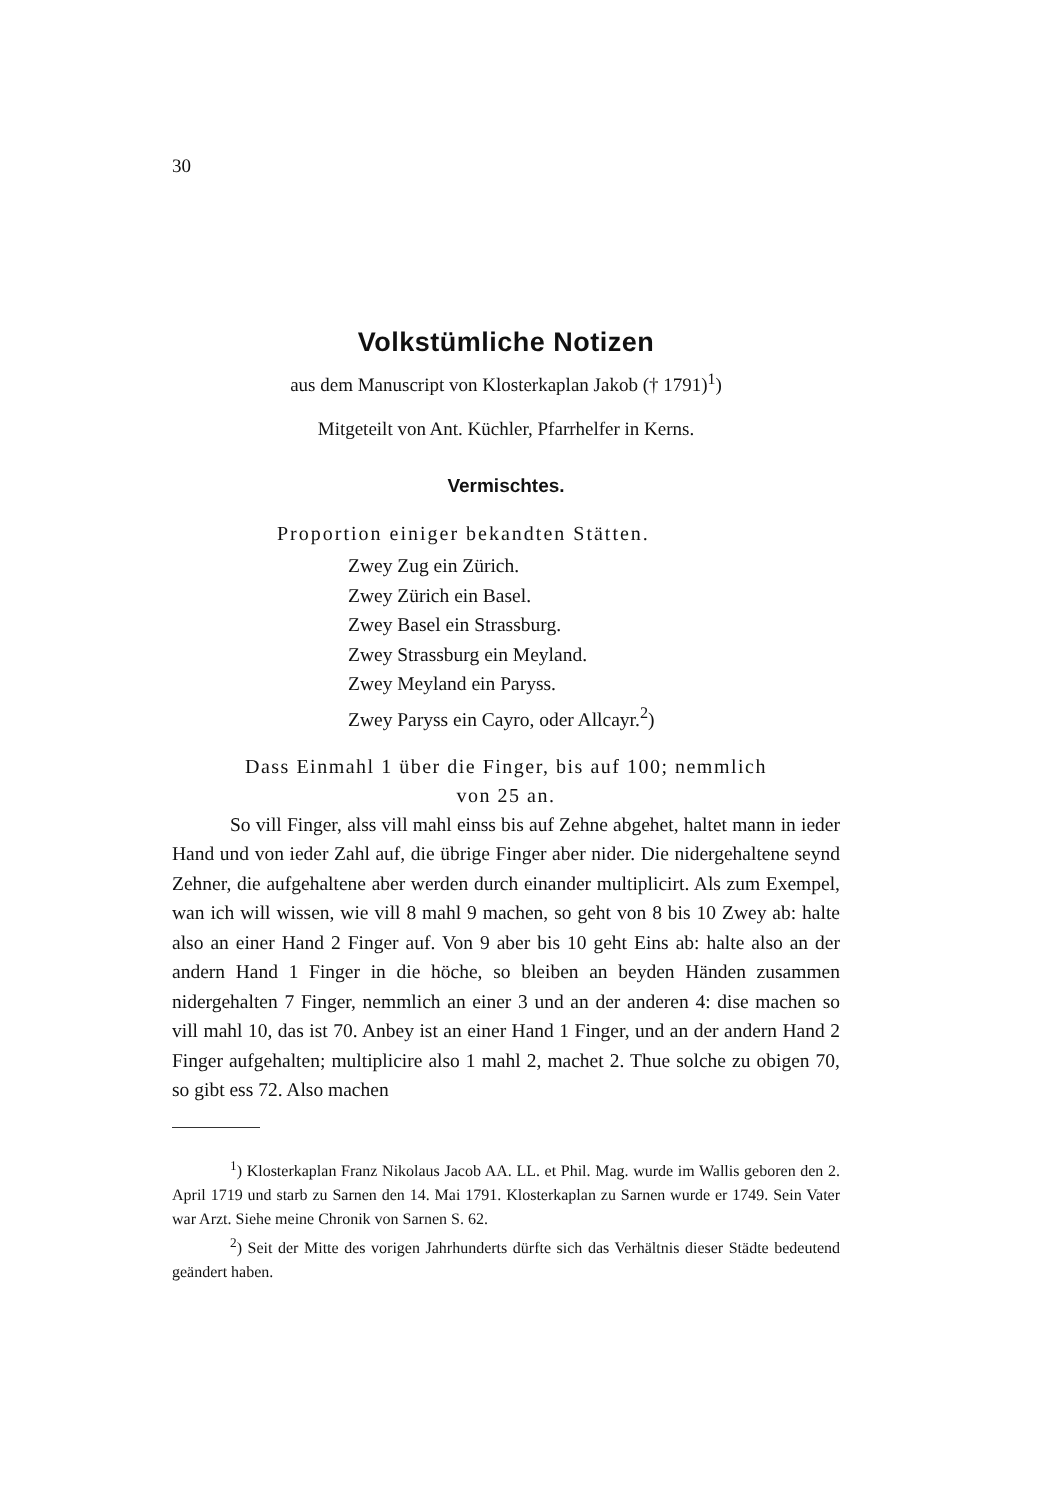30
Volkstümliche Notizen
aus dem Manuscript von Klosterkaplan Jakob († 1791)<sup>1</sup>)
Mitgeteilt von Ant. Küchler, Pfarrhelfer in Kerns.
Vermischtes.
Proportion einiger bekandten Stätten.
Zwey Zug ein Zürich.
Zwey Zürich ein Basel.
Zwey Basel ein Strassburg.
Zwey Strassburg ein Meyland.
Zwey Meyland ein Paryss.
Zwey Paryss ein Cayro, oder Allcayr.<sup>2</sup>)
Dass Einmahl 1 über die Finger, bis auf 100; nemmlich
von 25 an.
So vill Finger, alss vill mahl einss bis auf Zehne abgehet, haltet mann in ieder Hand und von ieder Zahl auf, die übrige Finger aber nider. Die nidergehaltene seynd Zehner, die auf­gehaltene aber werden durch einander multiplicirt. Als zum Exempel, wan ich will wissen, wie vill 8 mahl 9 machen, so geht von 8 bis 10 Zwey ab: halte also an einer Hand 2 Finger auf. Von 9 aber bis 10 geht Eins ab: halte also an der andern Hand 1 Finger in die höche, so bleiben an beyden Händen zusammen nidergehalten 7 Finger, nemmlich an einer 3 und an der anderen 4: dise machen so vill mahl 10, das ist 70. Anbey ist an einer Hand 1 Finger, und an der andern Hand 2 Finger aufgehalten; multiplicire also 1 mahl 2, machet 2. Thue solche zu obigen 70, so gibt ess 72. Also machen
<sup>1</sup>) Klosterkaplan Franz Nikolaus Jacob AA. LL. et Phil. Mag. wurde im Wallis geboren den 2. April 1719 und starb zu Sarnen den 14. Mai 1791. Klosterkaplan zu Sarnen wurde er 1749. Sein Vater war Arzt. Siehe meine Chronik von Sarnen S. 62.
<sup>2</sup>) Seit der Mitte des vorigen Jahrhunderts dürfte sich das Verhältnis dieser Städte bedeutend geändert haben.